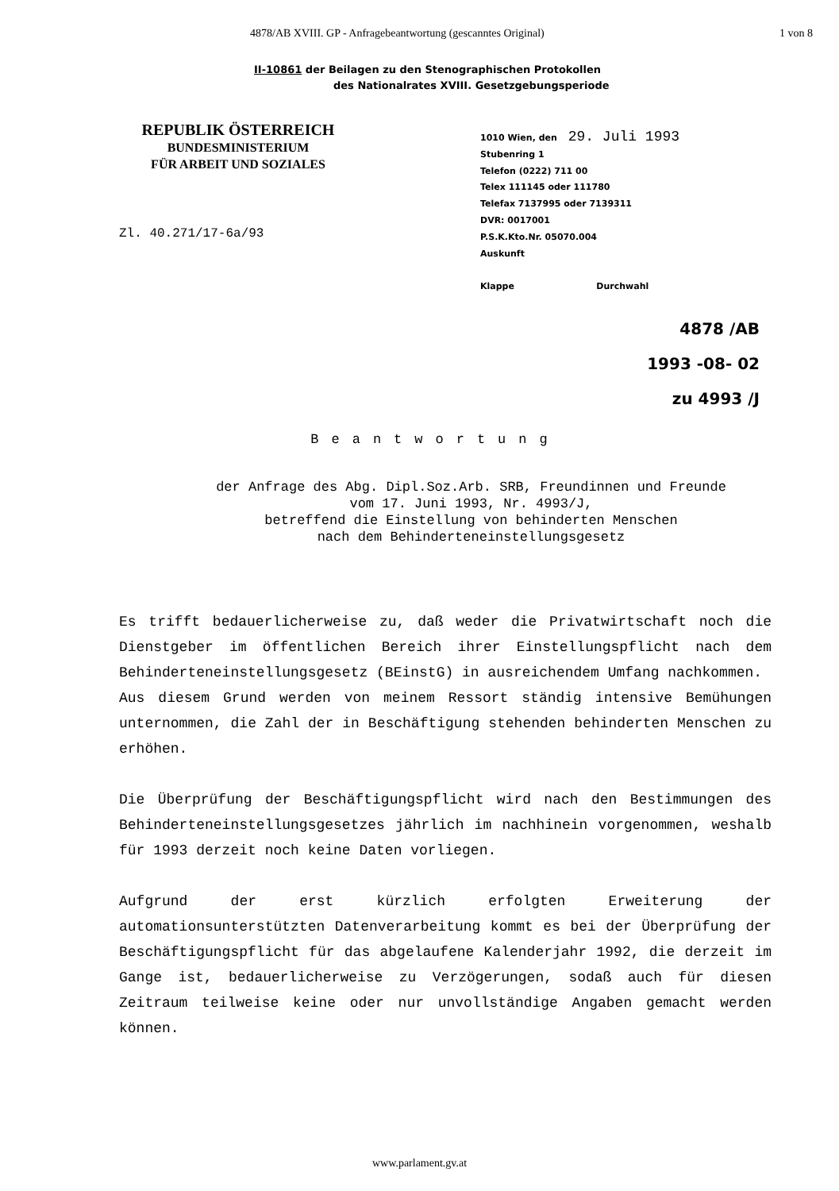4878/AB XVIII. GP - Anfragebeantwortung (gescanntes Original) 1 von 8
II-10861 der Beilagen zu den Stenographischen Protokollen
des Nationalrates XVIII. Gesetzgebungsperiode
REPUBLIK ÖSTERREICH
BUNDESMINISTERIUM
FÜR ARBEIT UND SOZIALES
Zl. 40.271/17-6a/93
1010 Wien, den 29. Juli 1993
Stubenring 1
Telefon (0222) 711 00
Telex 111145 oder 111780
Telefax 7137995 oder 7139311
DVR: 0017001
P.S.K.Kto.Nr. 05070.004
Auskunft
Klappe Durchwahl
4878 /AB
1993 -08- 02
zu 4993 /J
Beantwortung
der Anfrage des Abg. Dipl.Soz.Arb. SRB, Freundinnen und Freunde
vom 17. Juni 1993, Nr. 4993/J,
betreffend die Einstellung von behinderten Menschen
nach dem Behinderteneinstellungsgesetz
Es trifft bedauerlicherweise zu, daß weder die Privatwirtschaft noch die Dienstgeber im öffentlichen Bereich ihrer Einstellungspflicht nach dem Behinderteneinstellungsgesetz (BEinstG) in ausreichendem Umfang nachkommen.
Aus diesem Grund werden von meinem Ressort ständig intensive Bemühungen unternommen, die Zahl der in Beschäftigung stehenden behinderten Menschen zu erhöhen.
Die Überprüfung der Beschäftigungspflicht wird nach den Bestimmungen des Behinderteneinstellungsgesetzes jährlich im nachhinein vorgenommen, weshalb für 1993 derzeit noch keine Daten vorliegen.
Aufgrund der erst kürzlich erfolgten Erweiterung der automationsunterstützten Datenverarbeitung kommt es bei der Überprüfung der Beschäftigungspflicht für das abgelaufene Kalenderjahr 1992, die derzeit im Gange ist, bedauerlicherweise zu Verzögerungen, sodaß auch für diesen Zeitraum teilweise keine oder nur unvollständige Angaben gemacht werden können.
www.parlament.gv.at